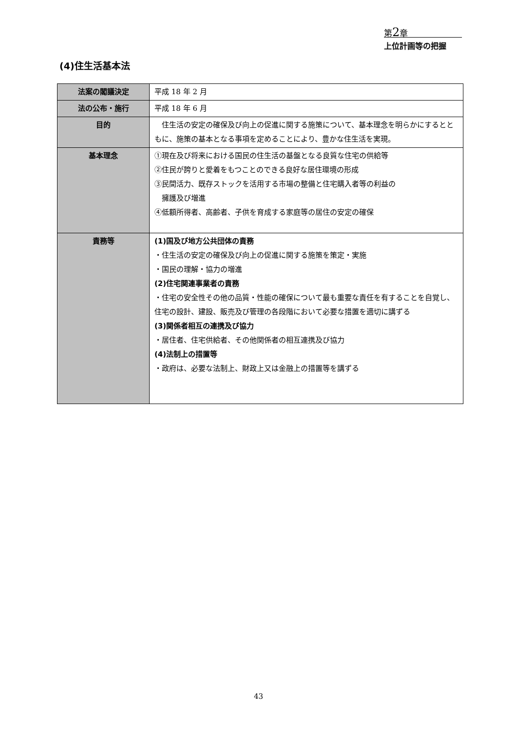第2章
上位計画等の把握
(4)住生活基本法
| 法案の閣議決定 | 平成 18 年 2 月 |
| 法の公布・施行 | 平成 18 年 6 月 |
| 目的 | 住生活の安定の確保及び向上の促進に関する施策について、基本理念を明らかにするとともに、施策の基本となる事項を定めることにより、豊かな住生活を実現。 |
| 基本理念 | ①現在及び将来における国民の住生活の基盤となる良質な住宅の供給等 ②住民が誇りと愛着をもつことのできる良好な居住環境の形成 ③民間活力、既存ストックを活用する市場の整備と住宅購入者等の利益の 擁護及び増進 ④低額所得者、高齢者、子供を育成する家庭等の居住の安定の確保 |
| 責務等 | (1)国及び地方公共団体の責務 ・住生活の安定の確保及び向上の促進に関する施策を策定・実施 ・国民の理解・協力の増進 (2)住宅関連事業者の責務 ・住宅の安全性その他の品質・性能の確保について最も重要な責任を有することを自覚し、住宅の設計、建設、販売及び管理の各段階において必要な措置を適切に講ずる (3)関係者相互の連携及び協力 ・居住者、住宅供給者、その他関係者の相互連携及び協力 (4)法制上の措置等 ・政府は、必要な法制上、財政上又は金融上の措置等を講ずる |
43